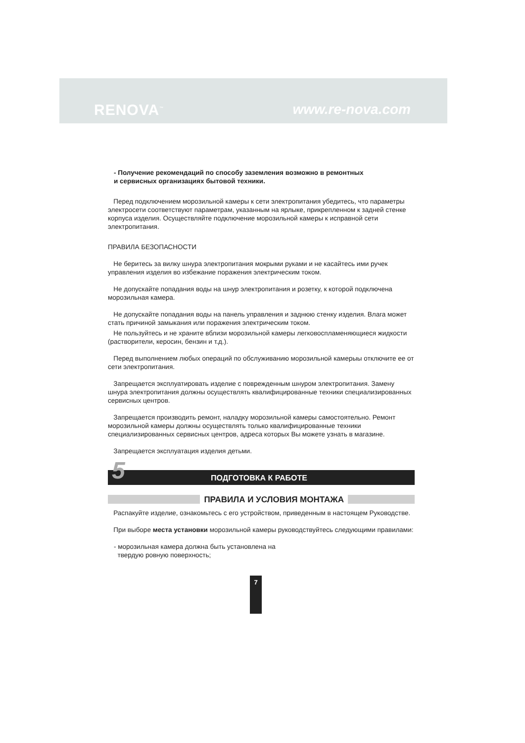RENOVA<sup>™</sup> www.re-nova.com
- Получение рекомендаций по способу заземления возможно в ремонтных
и сервисных организациях бытовой техники.
Перед подключением морозильной камеры к сети электропитания убедитесь, что параметры электросети соответствуют параметрам, указанным на ярлыке, прикрепленном к задней стенке корпуса изделия. Осуществляйте подключение морозильной камеры к исправной сети электропитания.
ПРАВИЛА БЕЗОПАСНОСТИ
Не беритесь за вилку шнура электропитания мокрыми руками и не касайтесь ими ручек управления изделия во избежание поражения электрическим током.
Не допускайте попадания воды на шнур электропитания и розетку, к которой подключена морозильная камера.
Не допускайте попадания воды на панель управления и заднюю стенку изделия. Влага может стать причиной замыкания или поражения электрическим током.
Не пользуйтесь и не храните вблизи морозильной камеры легковоспламеняющиеся жидкости (растворители, керосин, бензин и т.д.).
Перед выполнением любых операций по обслуживанию морозильной камерыы отключите ее от сети электропитания.
Запрещается эксплуатировать изделие с поврежденным шнуром электропитания. Замену шнура электропитания должны осуществлять квалифицированные техники специализированных сервисных центров.
Запрещается производить ремонт, наладку морозильной камеры самостоятельно. Ремонт морозильной камеры должны осуществлять только квалифицированные техники специализированных сервисных центров, адреса которых Вы можете узнать в магазине.
Запрещается эксплуатация изделия детьми.
5 ПОДГОТОВКА К РАБОТЕ
ПРАВИЛА И УСЛОВИЯ МОНТАЖА
Распакуйте изделие, ознакомьтесь с его устройством, приведенным в настоящем Руководстве.
При выборе места установки морозильной камеры руководствуйтесь следующими правилами:
- морозильная камера должна быть установлена на
твердую ровную поверхность;
7